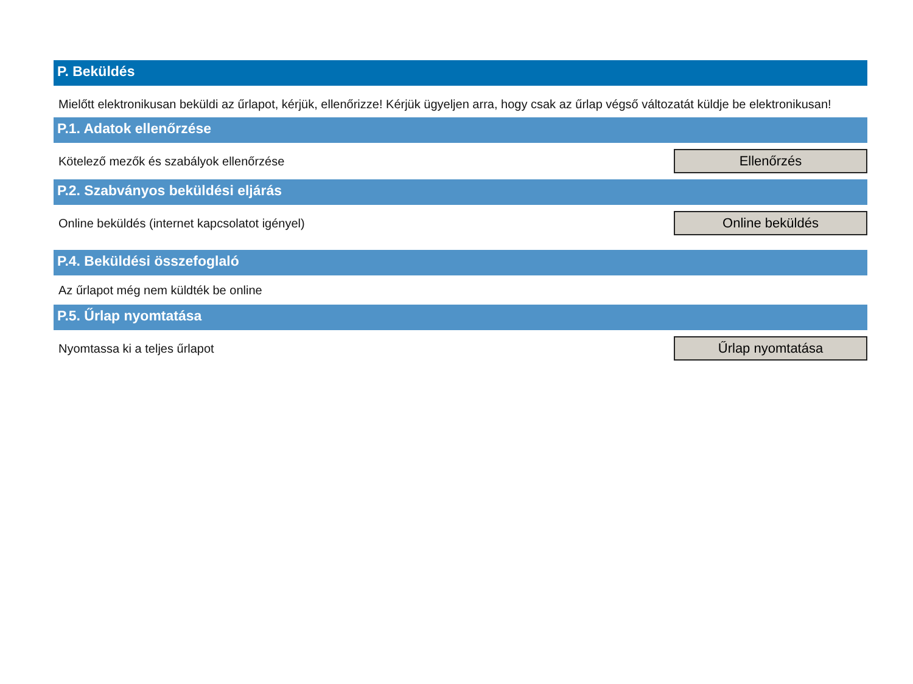P. Beküldés
Mielőtt elektronikusan beküldi az űrlapot, kérjük, ellenőrizze! Kérjük ügyeljen arra, hogy csak az űrlap végső változatát küldje be elektronikusan!
P.1. Adatok ellenőrzése
Kötelező mezők és szabályok ellenőrzése
Ellenőrzés
P.2. Szabványos beküldési eljárás
Online beküldés (internet kapcsolatot igényel)
Online beküldés
P.4. Beküldési összefoglaló
Az űrlapot még nem küldték be online
P.5. Űrlap nyomtatása
Nyomtassa ki a teljes űrlapot
Űrlap nyomtatása